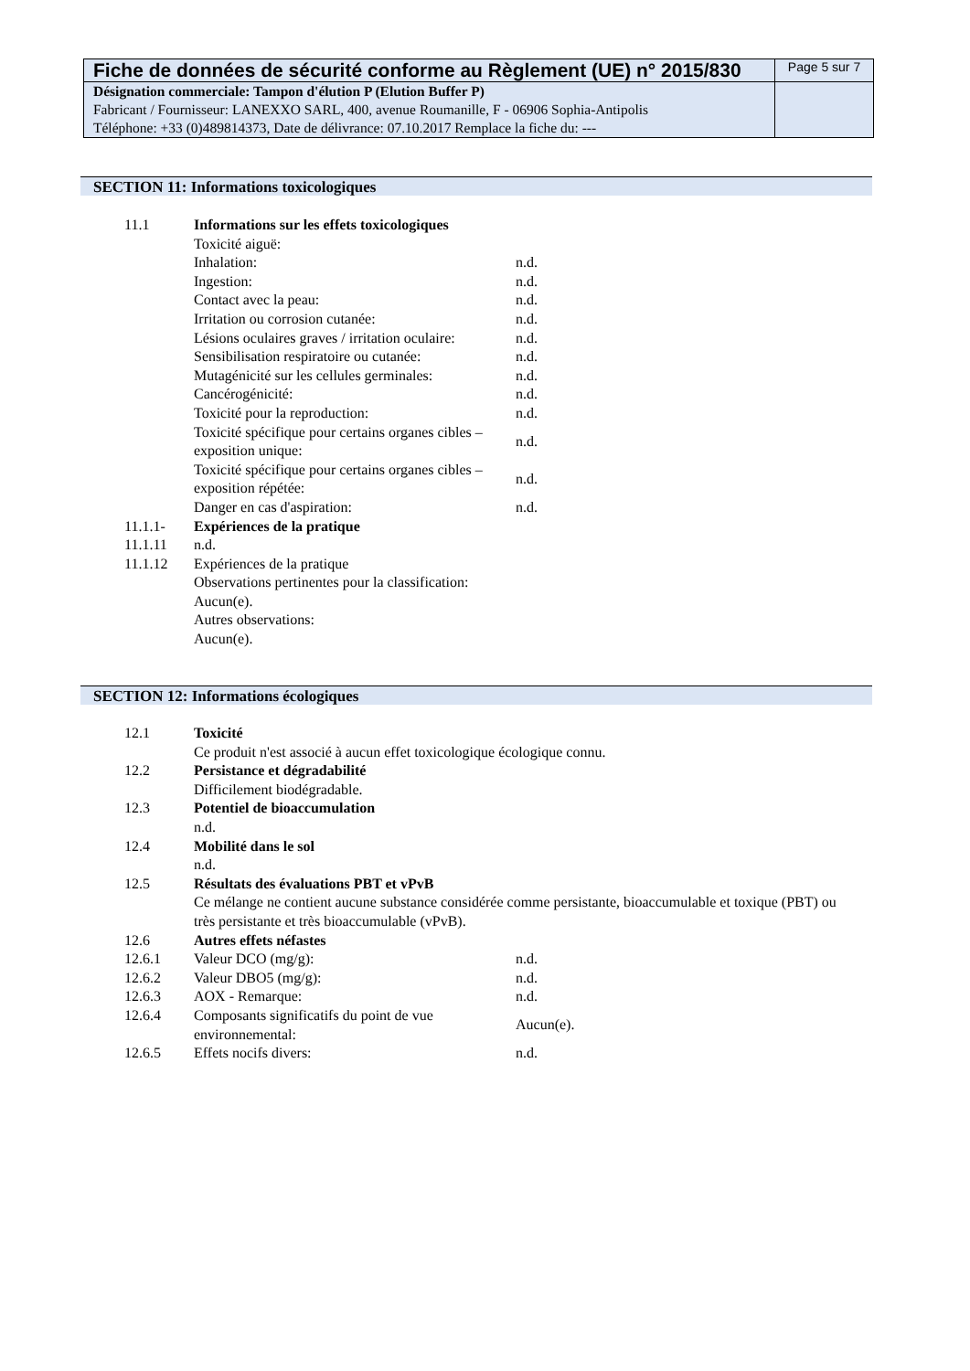| Fiche de données de sécurité conforme au Règlement (UE) n° 2015/830 | Page 5 sur 7 |
| Désignation commerciale: Tampon d'élution P (Elution Buffer P) Fabricant / Fournisseur: LANEXXO SARL, 400, avenue Roumanille, F - 06906 Sophia-Antipolis Téléphone: +33 (0)489814373, Date de délivrance: 07.10.2017 Remplace la fiche du: --- | |
SECTION 11: Informations toxicologiques
| 11.1 | Informations sur les effets toxicologiques | |
| | Toxicité aiguë: | |
| | Inhalation: | n.d. |
| | Ingestion: | n.d. |
| | Contact avec la peau: | n.d. |
| | Irritation ou corrosion cutanée: | n.d. |
| | Lésions oculaires graves / irritation oculaire: | n.d. |
| | Sensibilisation respiratoire ou cutanée: | n.d. |
| | Mutagénicité sur les cellules germinales: | n.d. |
| | Cancérogénicité: | n.d. |
| | Toxicité pour la reproduction: | n.d. |
| | Toxicité spécifique pour certains organes cibles – exposition unique: | n.d. |
| | Toxicité spécifique pour certains organes cibles – exposition répétée: | n.d. |
| | Danger en cas d'aspiration: | n.d. |
| 11.1.1- | Expériences de la pratique | |
| 11.1.11 | n.d. | |
| 11.1.12 | Expériences de la pratique | |
| | Observations pertinentes pour la classification: | |
| | Aucun(e). | |
| | Autres observations: | |
| | Aucun(e). | |
SECTION 12: Informations écologiques
| 12.1 | Toxicité | |
| | Ce produit n'est associé à aucun effet toxicologique écologique connu. | |
| 12.2 | Persistance et dégradabilité | |
| | Difficilement biodégradable. | |
| 12.3 | Potentiel de bioaccumulation | |
| | n.d. | |
| 12.4 | Mobilité dans le sol | |
| | n.d. | |
| 12.5 | Résultats des évaluations PBT et vPvB | |
| | Ce mélange ne contient aucune substance considérée comme persistante, bioaccumulable et toxique (PBT) ou très persistante et très bioaccumulable (vPvB). | |
| 12.6 | Autres effets néfastes | |
| 12.6.1 | Valeur DCO (mg/g): | n.d. |
| 12.6.2 | Valeur DBO5 (mg/g): | n.d. |
| 12.6.3 | AOX - Remarque: | n.d. |
| 12.6.4 | Composants significatifs du point de vue environnemental: | Aucun(e). |
| 12.6.5 | Effets nocifs divers: | n.d. |